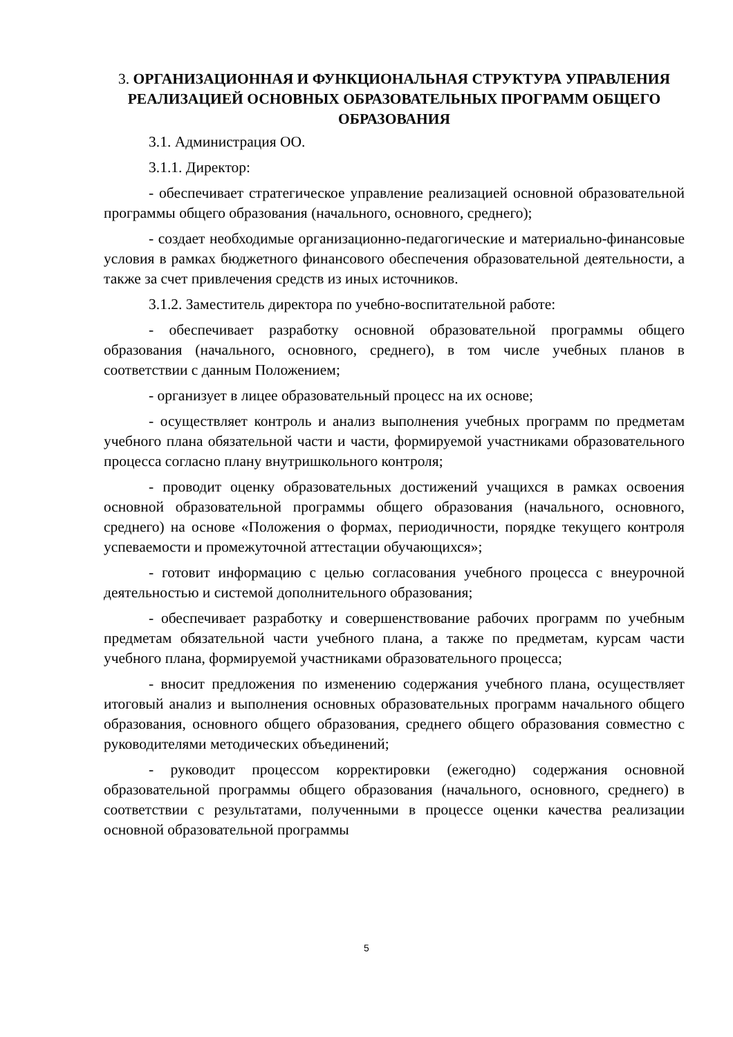3. ОРГАНИЗАЦИОННАЯ И ФУНКЦИОНАЛЬНАЯ СТРУКТУРА УПРАВЛЕНИЯ РЕАЛИЗАЦИЕЙ ОСНОВНЫХ ОБРАЗОВАТЕЛЬНЫХ ПРОГРАММ ОБЩЕГО ОБРАЗОВАНИЯ
3.1. Администрация ОО.
3.1.1. Директор:
- обеспечивает стратегическое управление реализацией основной образовательной программы общего образования (начального, основного, среднего);
- создает необходимые организационно-педагогические и материально-финансовые условия в рамках бюджетного финансового обеспечения образовательной деятельности, а также за счет привлечения средств из иных источников.
3.1.2. Заместитель директора по учебно-воспитательной работе:
- обеспечивает разработку основной образовательной программы общего образования (начального, основного, среднего), в том числе учебных планов в соответствии с данным Положением;
- организует в лицее образовательный процесс на их основе;
- осуществляет контроль и анализ выполнения учебных программ по предметам учебного плана обязательной части и части, формируемой участниками образовательного процесса согласно плану внутришкольного контроля;
- проводит оценку образовательных достижений учащихся в рамках освоения основной образовательной программы общего образования (начального, основного, среднего) на основе «Положения о формах, периодичности, порядке текущего контроля успеваемости и промежуточной аттестации обучающихся»;
- готовит информацию с целью согласования учебного процесса с внеурочной деятельностью и системой дополнительного образования;
- обеспечивает разработку и совершенствование рабочих программ по учебным предметам обязательной части учебного плана, а также по предметам, курсам части учебного плана, формируемой участниками образовательного процесса;
- вносит предложения по изменению содержания учебного плана, осуществляет итоговый анализ и выполнения основных образовательных программ начального общего образования, основного общего образования, среднего общего образования совместно с руководителями методических объединений;
- руководит процессом корректировки (ежегодно) содержания основной образовательной программы общего образования (начального, основного, среднего) в соответствии с результатами, полученными в процессе оценки качества реализации основной образовательной программы
5